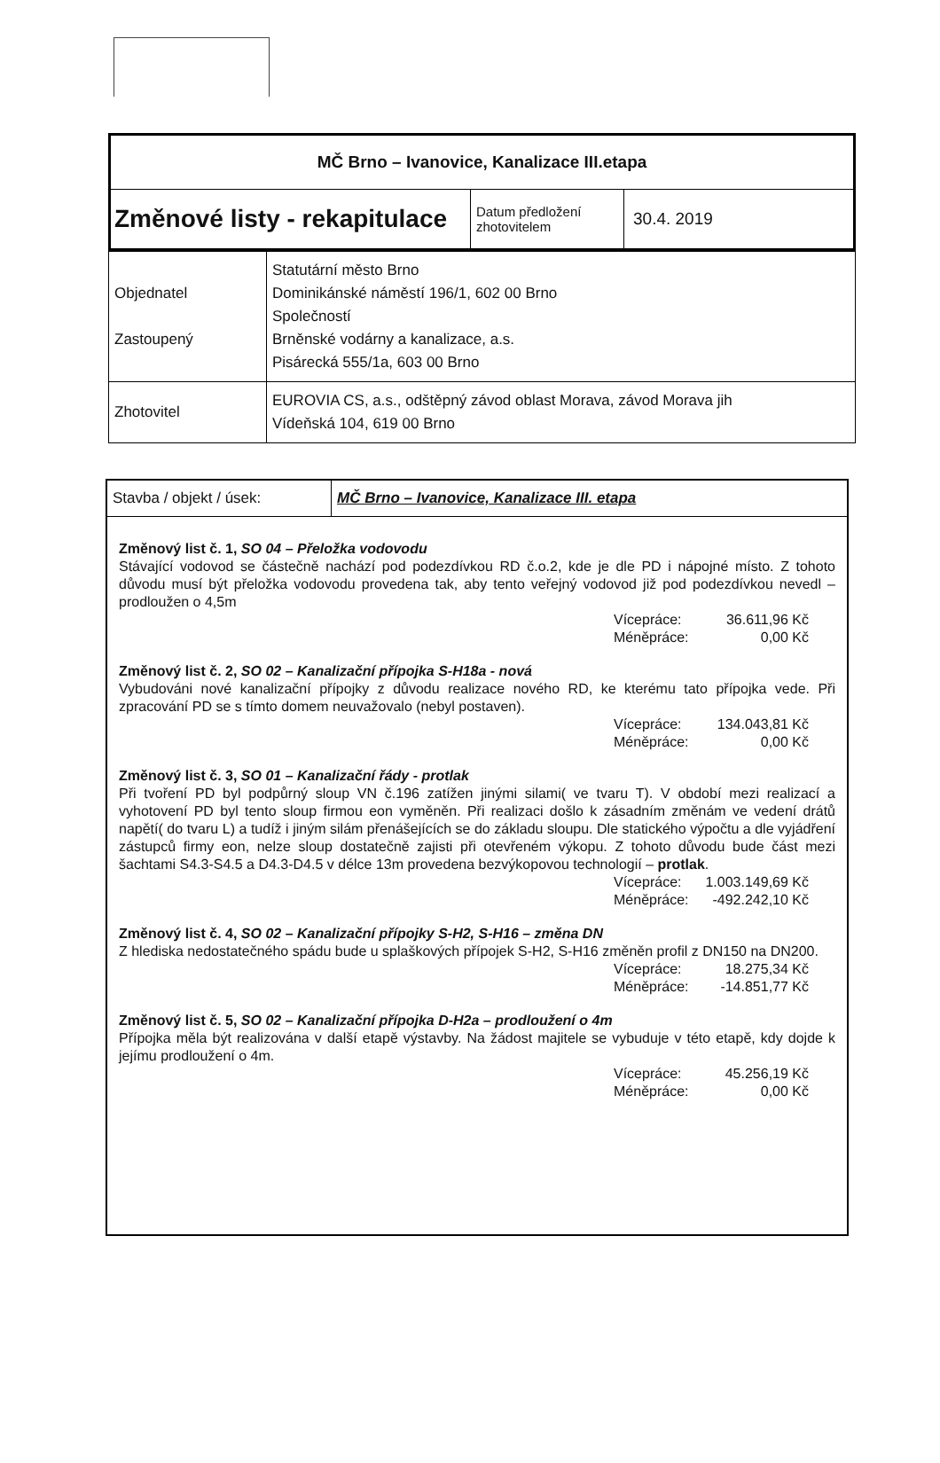| MČ Brno – Ivanovice, Kanalizace III.etapa | | |
| Změnové listy - rekapitulace | Datum předložení zhotovitelem | 30.4. 2019 |
| Objednatel Zastoupený | Statutární město Brno Dominikánské náměstí 196/1, 602 00 Brno Společností Brněnské vodárny a kanalizace, a.s. Pisárecká 555/1a, 603 00 Brno |
| Zhotovitel | EUROVIA CS, a.s., odštěpný závod oblast Morava, závod Morava jih Vídeňská 104, 619 00 Brno |
| Stavba / objekt / úsek: | MČ Brno – Ivanovice, Kanalizace III. etapa |
| Změnový list č. 1, SO 04 – Přeložka vodovodu Stávající vodovod se částečně nachází pod podezdívkou RD č.o.2, kde je dle PD i nápojné místo. Z tohoto důvodu musí být přeložka vodovodu provedena tak, aby tento veřejný vodovod již pod podezdívkou nevedl – prodloužen o 4,5m Vícepráce: 36.611,96 Kč Méněpráce: 0,00 Kč Změnový list č. 2, SO 02 – Kanalizační přípojka S-H18a - nová Vybudováni nové kanalizační přípojky z důvodu realizace nového RD, ke kterému tato přípojka vede. Při zpracování PD se s tímto domem neuvažovalo (nebyl postaven). Vícepráce: 134.043,81 Kč Méněpráce: 0,00 Kč Změnový list č. 3, SO 01 – Kanalizační řády - protlak Při tvoření PD byl podpůrný sloup VN č.196 zatížen jinými silami( ve tvaru T). V období mezi realizací a vyhotovení PD byl tento sloup firmou eon vyměněn. Při realizaci došlo k zásadním změnám ve vedení drátů napětí( do tvaru L) a tudíž i jiným silám přenášejících se do základu sloupu. Dle statického výpočtu a dle vyjádření zástupců firmy eon, nelze sloup dostatečně zajisti při otevřeném výkopu. Z tohoto důvodu bude část mezi šachtami S4.3-S4.5 a D4.3-D4.5 v délce 13m provedena bezvýkopovou technologií – protlak . Vícepráce: 1.003.149,69 Kč Méněpráce: -492.242,10 Kč Změnový list č. 4, SO 02 – Kanalizační přípojky S-H2, S-H16 – změna DN Z hlediska nedostatečného spádu bude u splaškových přípojek S-H2, S-H16 změněn profil z DN150 na DN200. Vícepráce: 18.275,34 Kč Méněpráce: -14.851,77 Kč Změnový list č. 5, SO 02 – Kanalizační přípojka D-H2a – prodloužení o 4m Přípojka měla být realizována v další etapě výstavby. Na žádost majitele se vybuduje v této etapě, kdy dojde k jejímu prodloužení o 4m. Vícepráce: 45.256,19 Kč Méněpráce: 0,00 Kč | |